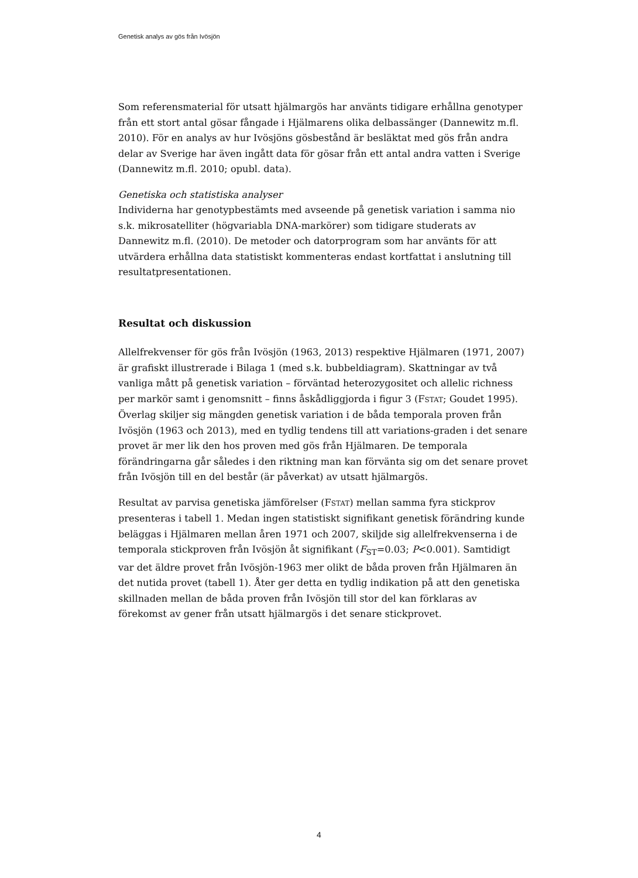Genetisk analys av gös från Ivösjön
Som referensmaterial för utsatt hjälmargös har använts tidigare erhållna genotyper från ett stort antal gösar fångade i Hjälmarens olika delbassänger (Dannewitz m.fl. 2010). För en analys av hur Ivösjöns gösbestånd är besläktat med gös från andra delar av Sverige har även ingått data för gösar från ett antal andra vatten i Sverige (Dannewitz m.fl. 2010; opubl. data).
Genetiska och statistiska analyser
Individerna har genotypbestämts med avseende på genetisk variation i samma nio s.k. mikrosatelliter (högvariabla DNA-markörer) som tidigare studerats av Dannewitz m.fl. (2010). De metoder och datorprogram som har använts för att utvärdera erhållna data statistiskt kommenteras endast kortfattat i anslutning till resultatpresentationen.
Resultat och diskussion
Allelfrekvenser för gös från Ivösjön (1963, 2013) respektive Hjälmaren (1971, 2007) är grafiskt illustrerade i Bilaga 1 (med s.k. bubbeldiagram). Skattningar av två vanliga mått på genetisk variation – förväntad heterozygositet och allelic richness per markör samt i genomsnitt – finns åskådliggjorda i figur 3 (FSTAT; Goudet 1995). Överlag skiljer sig mängden genetisk variation i de båda temporala proven från Ivösjön (1963 och 2013), med en tydlig tendens till att variations-graden i det senare provet är mer lik den hos proven med gös från Hjälmaren. De temporala förändringarna går således i den riktning man kan förvänta sig om det senare provet från Ivösjön till en del består (är påverkat) av utsatt hjälmargös.
Resultat av parvisa genetiska jämförelser (FSTAT) mellan samma fyra stickprov presenteras i tabell 1. Medan ingen statistiskt signifikant genetisk förändring kunde beläggas i Hjälmaren mellan åren 1971 och 2007, skiljde sig allelfrekvenserna i de temporala stickproven från Ivösjön åt signifikant (F<sub>ST</sub>=0.03; P<0.001). Samtidigt var det äldre provet från Ivösjön-1963 mer olikt de båda proven från Hjälmaren än det nutida provet (tabell 1). Åter ger detta en tydlig indikation på att den genetiska skillnaden mellan de båda proven från Ivösjön till stor del kan förklaras av förekomst av gener från utsatt hjälmargös i det senare stickprovet.
4